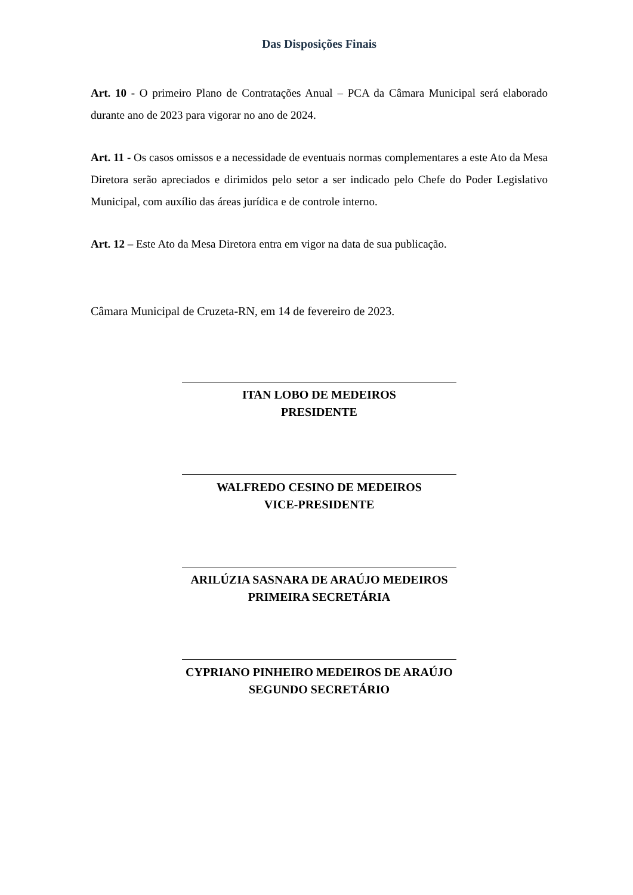Das Disposições Finais
Art. 10 - O primeiro Plano de Contratações Anual – PCA da Câmara Municipal será elaborado durante ano de 2023 para vigorar no ano de 2024.
Art. 11 - Os casos omissos e a necessidade de eventuais normas complementares a este Ato da Mesa Diretora serão apreciados e dirimidos pelo setor a ser indicado pelo Chefe do Poder Legislativo Municipal, com auxílio das áreas jurídica e de controle interno.
Art. 12 – Este Ato da Mesa Diretora entra em vigor na data de sua publicação.
Câmara Municipal de Cruzeta-RN, em 14 de fevereiro de 2023.
ITAN LOBO DE MEDEIROS
PRESIDENTE
WALFREDO CESINO DE MEDEIROS
VICE-PRESIDENTE
ARILÚZIA SASNARA DE ARAÚJO MEDEIROS
PRIMEIRA SECRETÁRIA
CYPRIANO PINHEIRO MEDEIROS DE ARAÚJO
SEGUNDO SECRETÁRIO